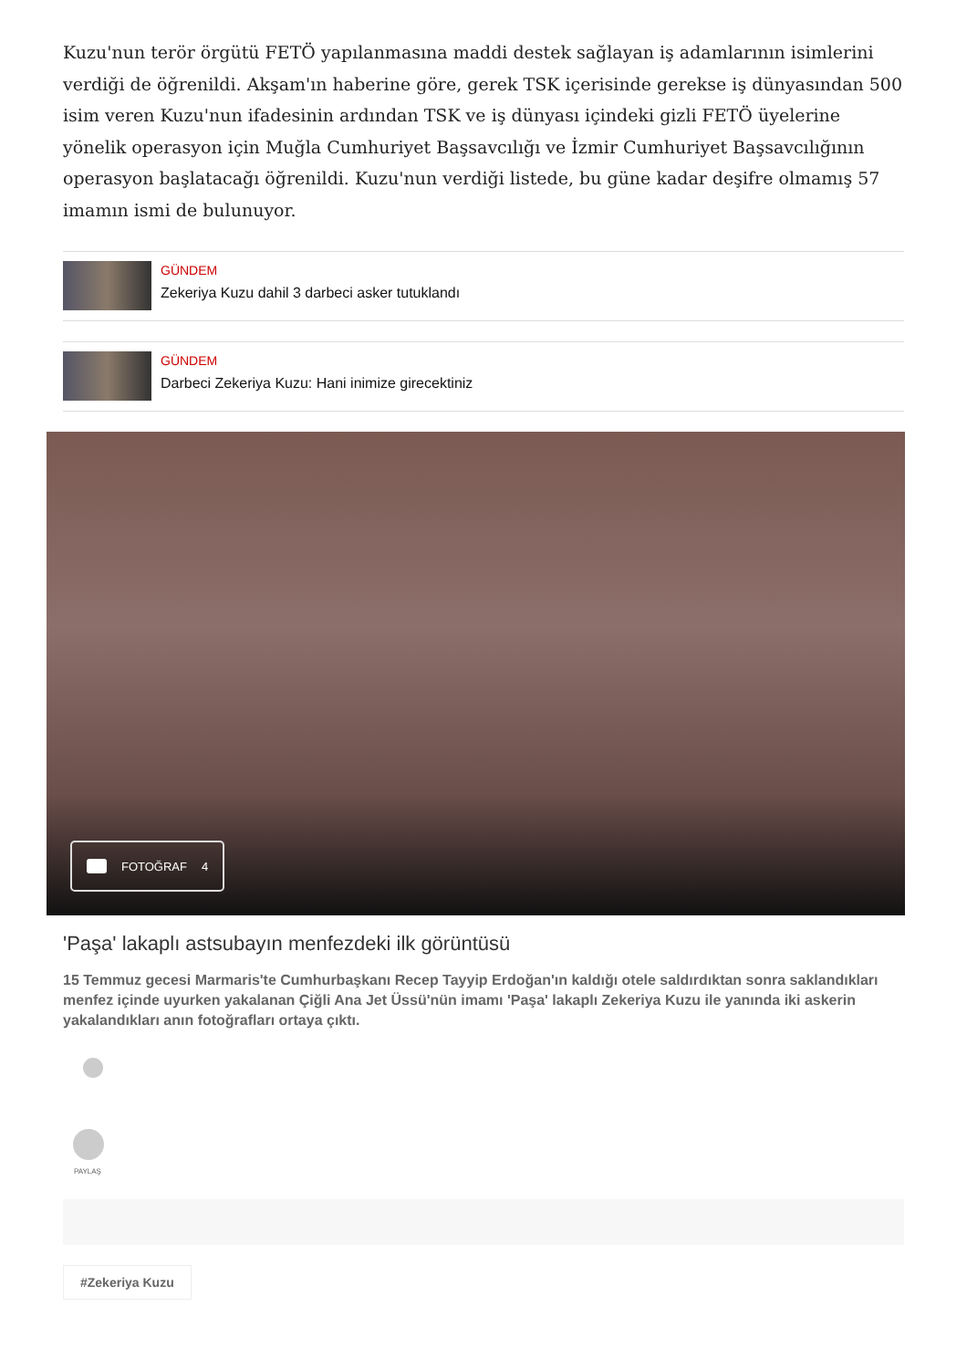Kuzu'nun terör örgütü FETÖ yapılanmasına maddi destek sağlayan iş adamlarının isimlerini verdiği de öğrenildi. Akşam'ın haberine göre, gerek TSK içerisinde gerekse iş dünyasından 500 isim veren Kuzu'nun ifadesinin ardından TSK ve iş dünyası içindeki gizli FETÖ üyelerine yönelik operasyon için Muğla Cumhuriyet Başsavcılığı ve İzmir Cumhuriyet Başsavcılığının operasyon başlatacağı öğrenildi. Kuzu'nun verdiği listede, bu güne kadar deşifre olmamış 57 imamın ismi de bulunuyor.
GÜNDEM
Zekeriya Kuzu dahil 3 darbeci asker tutuklandı
GÜNDEM
Darbeci Zekeriya Kuzu: Hani inimize girecektiniz
FOTOĞRAF 4
'Paşa' lakaplı astsubayın menfezdeki ilk görüntüsü
15 Temmuz gecesi Marmaris'te Cumhurbaşkanı Recep Tayyip Erdoğan'ın kaldığı otele saldırdıktan sonra saklandıkları menfez içinde uyurken yakalanan Çiğli Ana Jet Üssü'nün imamı 'Paşa' lakaplı Zekeriya Kuzu ile yanında iki askerin yakalandıkları anın fotoğrafları ortaya çıktı.
PAYLAŞ
#Zekeriya Kuzu